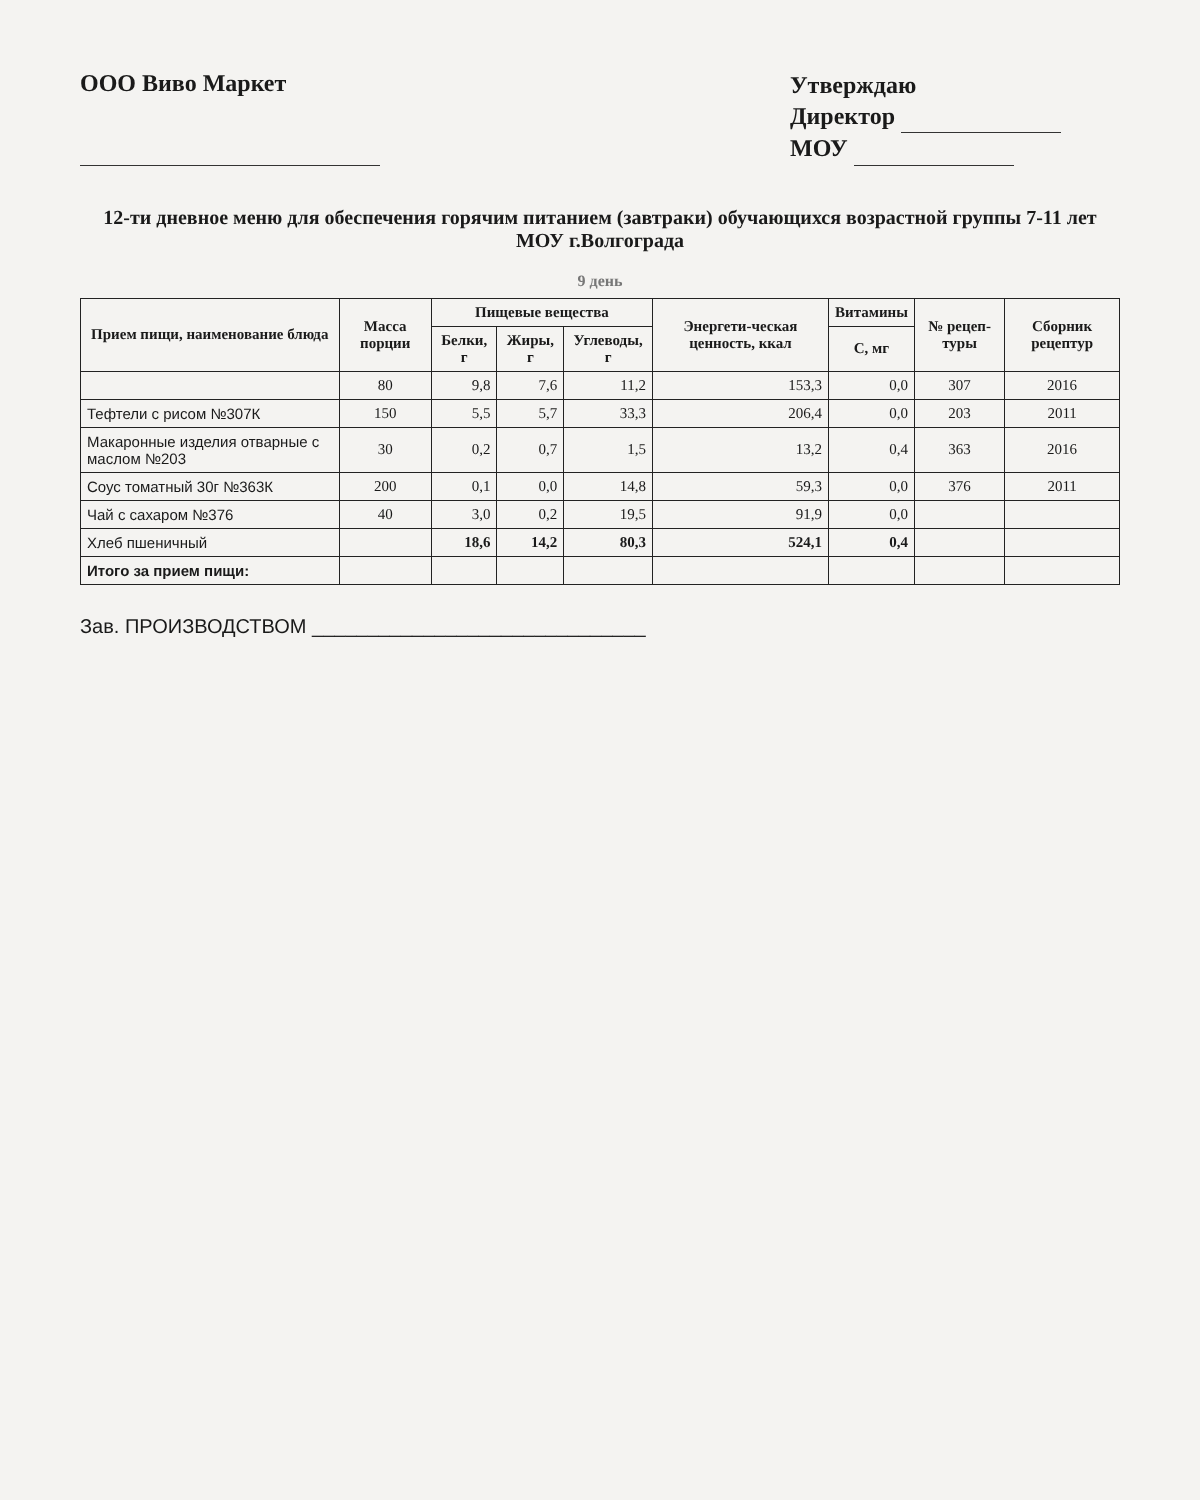ООО Виво Маркет
Утверждаю
Директор
МОУ
12-ти дневное меню для обеспечения горячим питанием (завтраки) обучающихся возрастной группы 7-11 лет МОУ г.Волгограда
9 день
| Прием пищи, наименование блюда | Масса порции | Пищевые вещества | | | Энергети-ческая ценность, ккал | Витамины | № рецеп-туры | Сборник рецептур |
| --- | --- | --- | --- | --- | --- | --- | --- | --- |
| | | Белки, г | Жиры, г | Углеводы, г | | С, мг | | |
| | 80 | 9,8 | 7,6 | 11,2 | 153,3 | 0,0 | 307 | 2016 |
| Тефтели с рисом №307К | 150 | 5,5 | 5,7 | 33,3 | 206,4 | 0,0 | 203 | 2011 |
| Макаронные изделия отварные с маслом №203 | 30 | 0,2 | 0,7 | 1,5 | 13,2 | 0,4 | 363 | 2016 |
| Соус томатный 30г №363К | 200 | 0,1 | 0,0 | 14,8 | 59,3 | 0,0 | 376 | 2011 |
| Чай с сахаром №376 | 40 | 3,0 | 0,2 | 19,5 | 91,9 | 0,0 | | |
| Хлеб пшеничный | | 18,6 | 14,2 | 80,3 | 524,1 | 0,4 | | |
| Итого за прием пищи: | | | | | | | | |
Зав. ПРОИЗВОДСТВОМ ______________________________